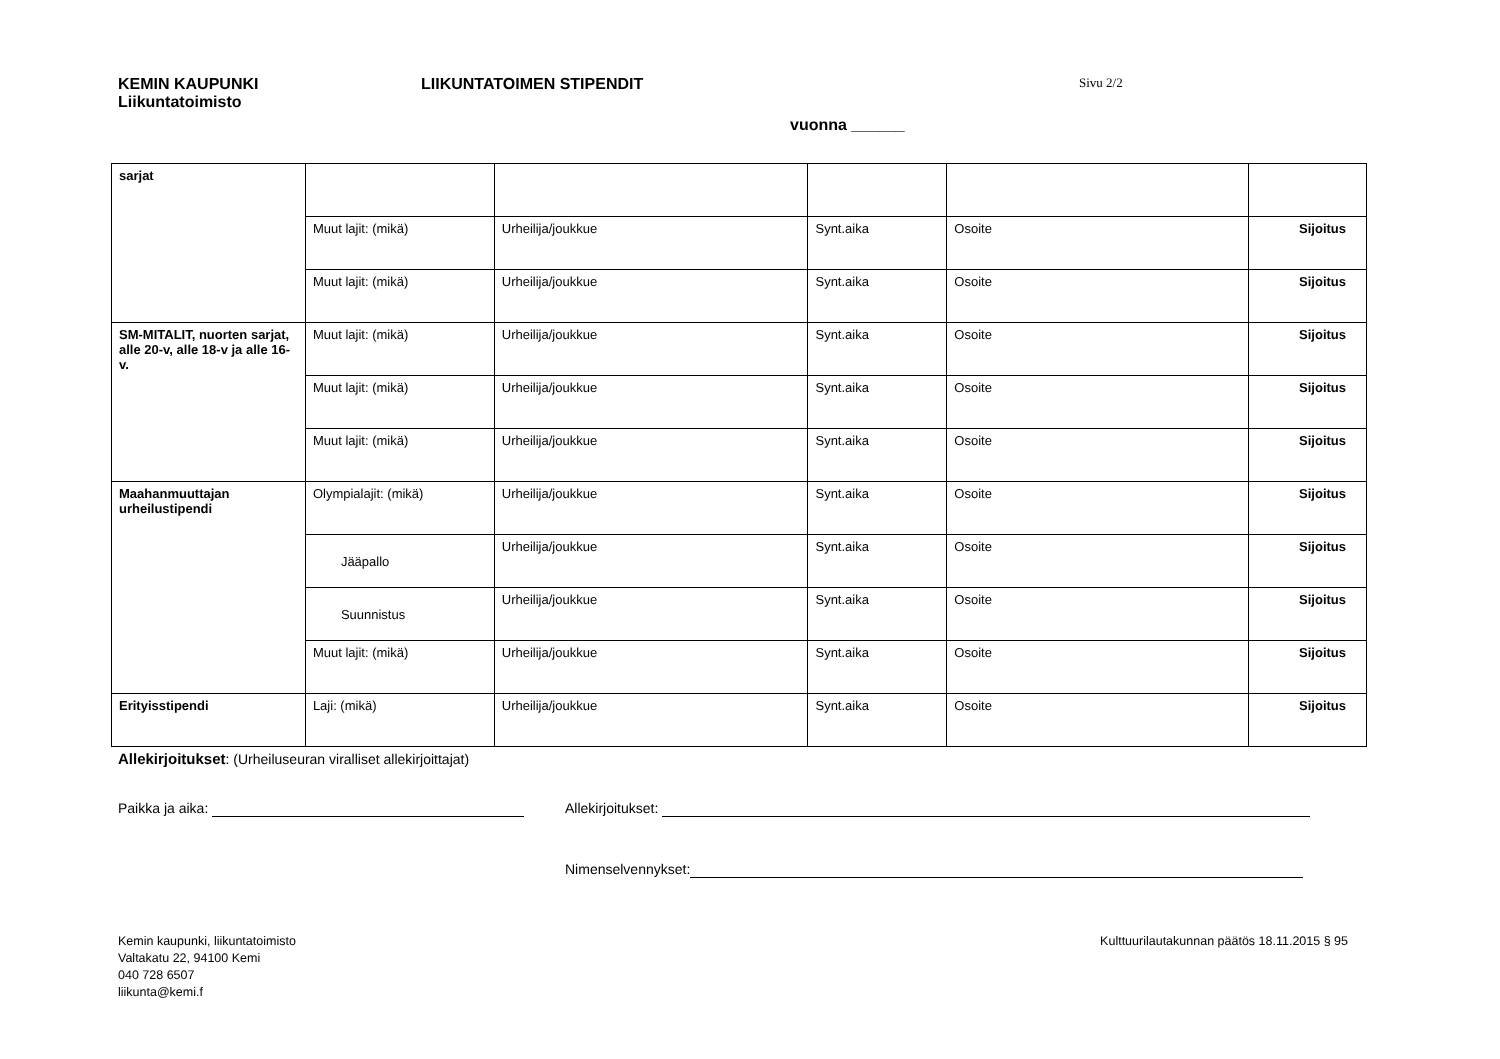KEMIN KAUPUNKI
Liikuntatoimisto
LIIKUNTATOIMEN STIPENDIT
Sivu 2/2
vuonna ______
| sarjat | | | | | |
| | Muut lajit: (mikä) | Urheilija/joukkue | Synt.aika | Osoite | Sijoitus |
| | Muut lajit: (mikä) | Urheilija/joukkue | Synt.aika | Osoite | Sijoitus |
| SM-MITALIT, nuorten sarjat, alle 20-v, alle 18-v ja alle 16-v. | Muut lajit: (mikä) | Urheilija/joukkue | Synt.aika | Osoite | Sijoitus |
| | Muut lajit: (mikä) | Urheilija/joukkue | Synt.aika | Osoite | Sijoitus |
| | Muut lajit: (mikä) | Urheilija/joukkue | Synt.aika | Osoite | Sijoitus |
| Maahanmuuttajan urheilustipendi | Olympialajit: (mikä) | Urheilija/joukkue | Synt.aika | Osoite | Sijoitus |
| | Jääpallo | Urheilija/joukkue | Synt.aika | Osoite | Sijoitus |
| | Suunnistus | Urheilija/joukkue | Synt.aika | Osoite | Sijoitus |
| | Muut lajit: (mikä) | Urheilija/joukkue | Synt.aika | Osoite | Sijoitus |
| Erityisstipendi | Laji: (mikä) | Urheilija/joukkue | Synt.aika | Osoite | Sijoitus |
Allekirjoitukset: (Urheiluseuran viralliset allekirjoittajat)
Paikka ja aika: Allekirjoitukset:
Nimenselvennykset:
Kemin kaupunki, liikuntatoimisto
Valtakatu 22, 94100 Kemi
040 728 6507
liikunta@kemi.f
Kulttuurilautakunnan päätös 18.11.2015 § 95